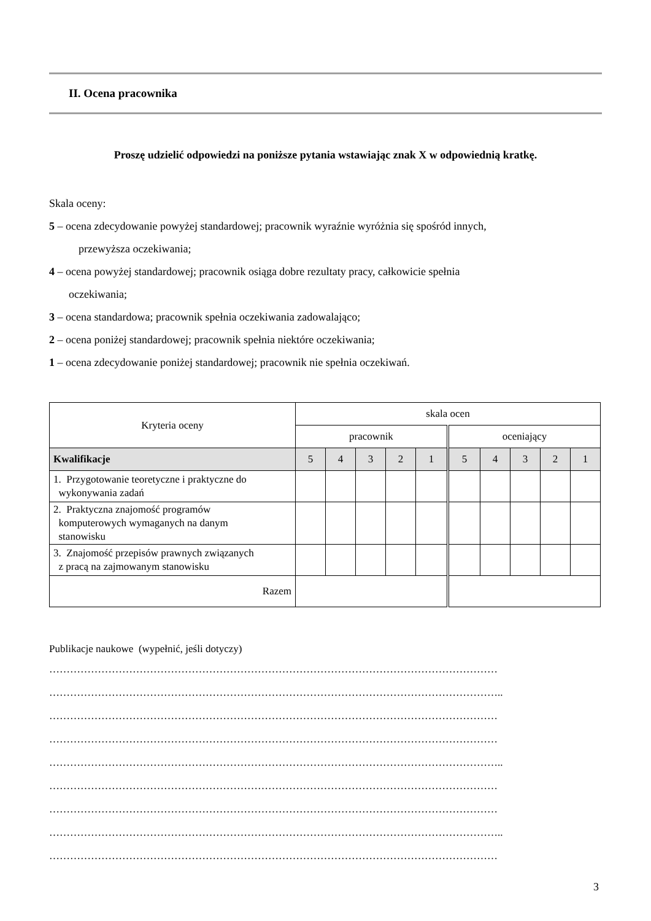II. Ocena pracownika
Proszę udzielić odpowiedzi na poniższe pytania wstawiając znak X w odpowiednią kratkę.
Skala oceny:
5 – ocena zdecydowanie powyżej standardowej; pracownik wyraźnie wyróżnia się spośród innych,
przewyższa oczekiwania;
4 – ocena powyżej standardowej; pracownik osiąga dobre rezultaty pracy, całkowicie spełnia
oczekiwania;
3 – ocena standardowa; pracownik spełnia oczekiwania zadowalająco;
2 – ocena poniżej standardowej; pracownik spełnia niektóre oczekiwania;
1 – ocena zdecydowanie poniżej standardowej; pracownik nie spełnia oczekiwań.
| Kryteria oceny | skala ocen | | | | | | | | | |
| --- | --- | --- | --- | --- | --- | --- | --- | --- | --- | --- |
| | pracownik | | | | | oceniający | | | | |
| Kwalifikacje | 5 | 4 | 3 | 2 | 1 | 5 | 4 | 3 | 2 | 1 |
| 1. Przygotowanie teoretyczne i praktyczne do wykonywania zadań | | | | | | | | | | |
| 2. Praktyczna znajomość programów komputerowych wymaganych na danym stanowisku | | | | | | | | | | |
| 3. Znajomość przepisów prawnych związanych z pracą na zajmowanym stanowisku | | | | | | | | | | |
| Razem | | | | | | | | | | |
Publikacje naukowe (wypełnić, jeśli dotyczy)
…………………………………………………………………………………………………………………
…………………………………………………………………………………………………………………..
…………………………………………………………………………………………………………………
…………………………………………………………………………………………………………………
…………………………………………………………………………………………………………………..
…………………………………………………………………………………………………………………
…………………………………………………………………………………………………………………
…………………………………………………………………………………………………………………..
…………………………………………………………………………………………………………………
3